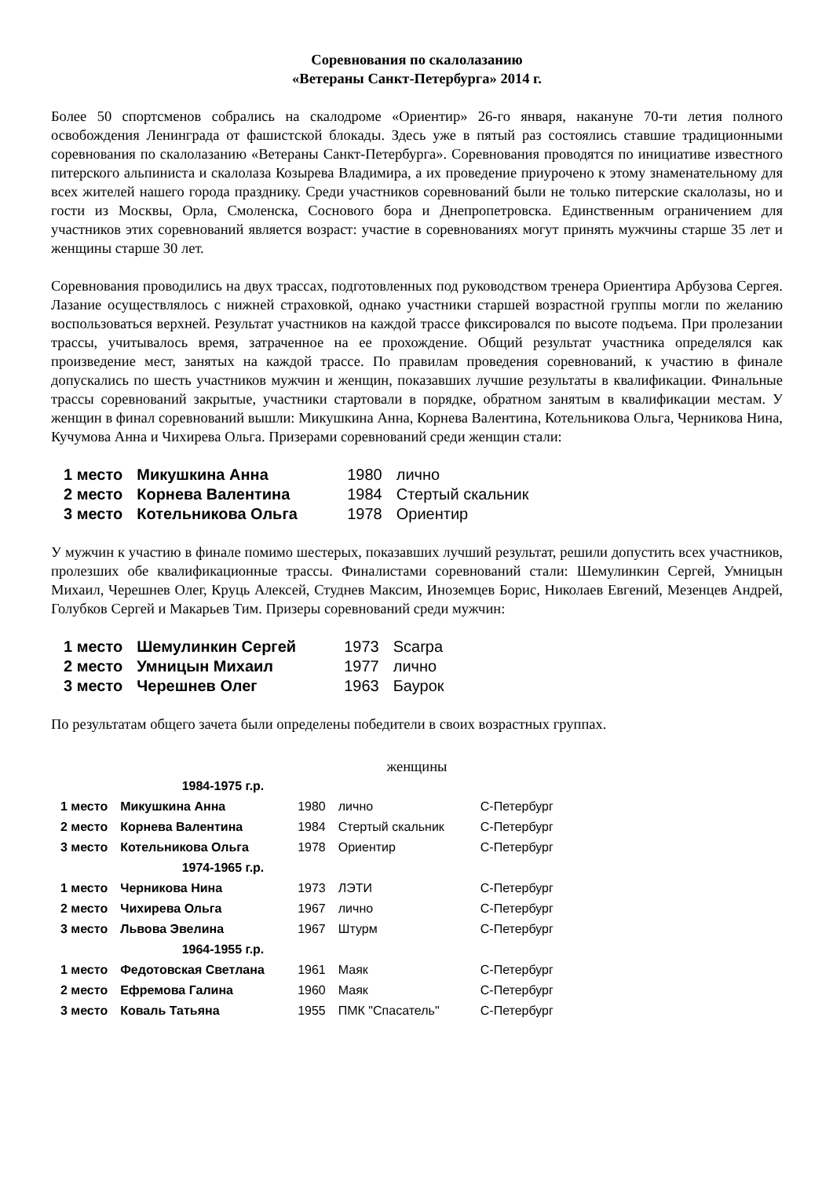Соревнования по скалолазанию
«Ветераны Санкт-Петербурга» 2014 г.
Более 50 спортсменов собрались на скалодроме «Ориентир» 26-го января, накануне 70-ти летия полного освобождения Ленинграда от фашистской блокады. Здесь уже в пятый раз состоялись ставшие традиционными соревнования по скалолазанию «Ветераны Санкт-Петербурга». Соревнования проводятся по инициативе известного питерского альпиниста и скалолаза Козырева Владимира, а их проведение приурочено к этому знаменательному для всех жителей нашего города празднику. Среди участников соревнований были не только питерские скалолазы, но и гости из Москвы, Орла, Смоленска, Соснового бора и Днепропетровска. Единственным ограничением для участников этих соревнований является возраст: участие в соревнованиях могут принять мужчины старше 35 лет и женщины старше 30 лет.
Соревнования проводились на двух трассах, подготовленных под руководством тренера Ориентира Арбузова Сергея. Лазание осуществлялось с нижней страховкой, однако участники старшей возрастной группы могли по желанию воспользоваться верхней. Результат участников на каждой трассе фиксировался по высоте подъема. При пролезании трассы, учитывалось время, затраченное на ее прохождение. Общий результат участника определялся как произведение мест, занятых на каждой трассе. По правилам проведения соревнований, к участию в финале допускались по шесть участников мужчин и женщин, показавших лучшие результаты в квалификации. Финальные трассы соревнований закрытые, участники стартовали в порядке, обратном занятым в квалификации местам. У женщин в финал соревнований вышли: Микушкина Анна, Корнева Валентина, Котельникова Ольга, Черникова Нина, Кучумова Анна и Чихирева Ольга. Призерами соревнований среди женщин стали:
| 1 место | Микушкина Анна | 1980 | лично |
| 2 место | Корнева Валентина | 1984 | Стертый скальник |
| 3 место | Котельникова Ольга | 1978 | Ориентир |
У мужчин к участию в финале помимо шестерых, показавших лучший результат, решили допустить всех участников, пролезших обе квалификационные трассы. Финалистами соревнований стали: Шемулинкин Сергей, Умницын Михаил, Черешнев Олег, Круць Алексей, Студнев Максим, Иноземцев Борис, Николаев Евгений, Мезенцев Андрей, Голубков Сергей и Макарьев Тим. Призеры соревнований среди мужчин:
| 1 место | Шемулинкин Сергей | 1973 | Scarpa |
| 2 место | Умницын Михаил | 1977 | лично |
| 3 место | Черешнев Олег | 1963 | Баурок |
По результатам общего зачета были определены победители в своих возрастных группах.
женщины
| | 1984-1975 г.р. | | | |
| 1 место | Микушкина Анна | 1980 | лично | С-Петербург |
| 2 место | Корнева Валентина | 1984 | Стертый скальник | С-Петербург |
| 3 место | Котельникова Ольга | 1978 | Ориентир | С-Петербург |
| | 1974-1965 г.р. | | | |
| 1 место | Черникова Нина | 1973 | ЛЭТИ | С-Петербург |
| 2 место | Чихирева Ольга | 1967 | лично | С-Петербург |
| 3 место | Львова Эвелина | 1967 | Штурм | С-Петербург |
| | 1964-1955 г.р. | | | |
| 1 место | Федотовская Светлана | 1961 | Маяк | С-Петербург |
| 2 место | Ефремова Галина | 1960 | Маяк | С-Петербург |
| 3 место | Коваль Татьяна | 1955 | ПМК "Спасатель" | С-Петербург |